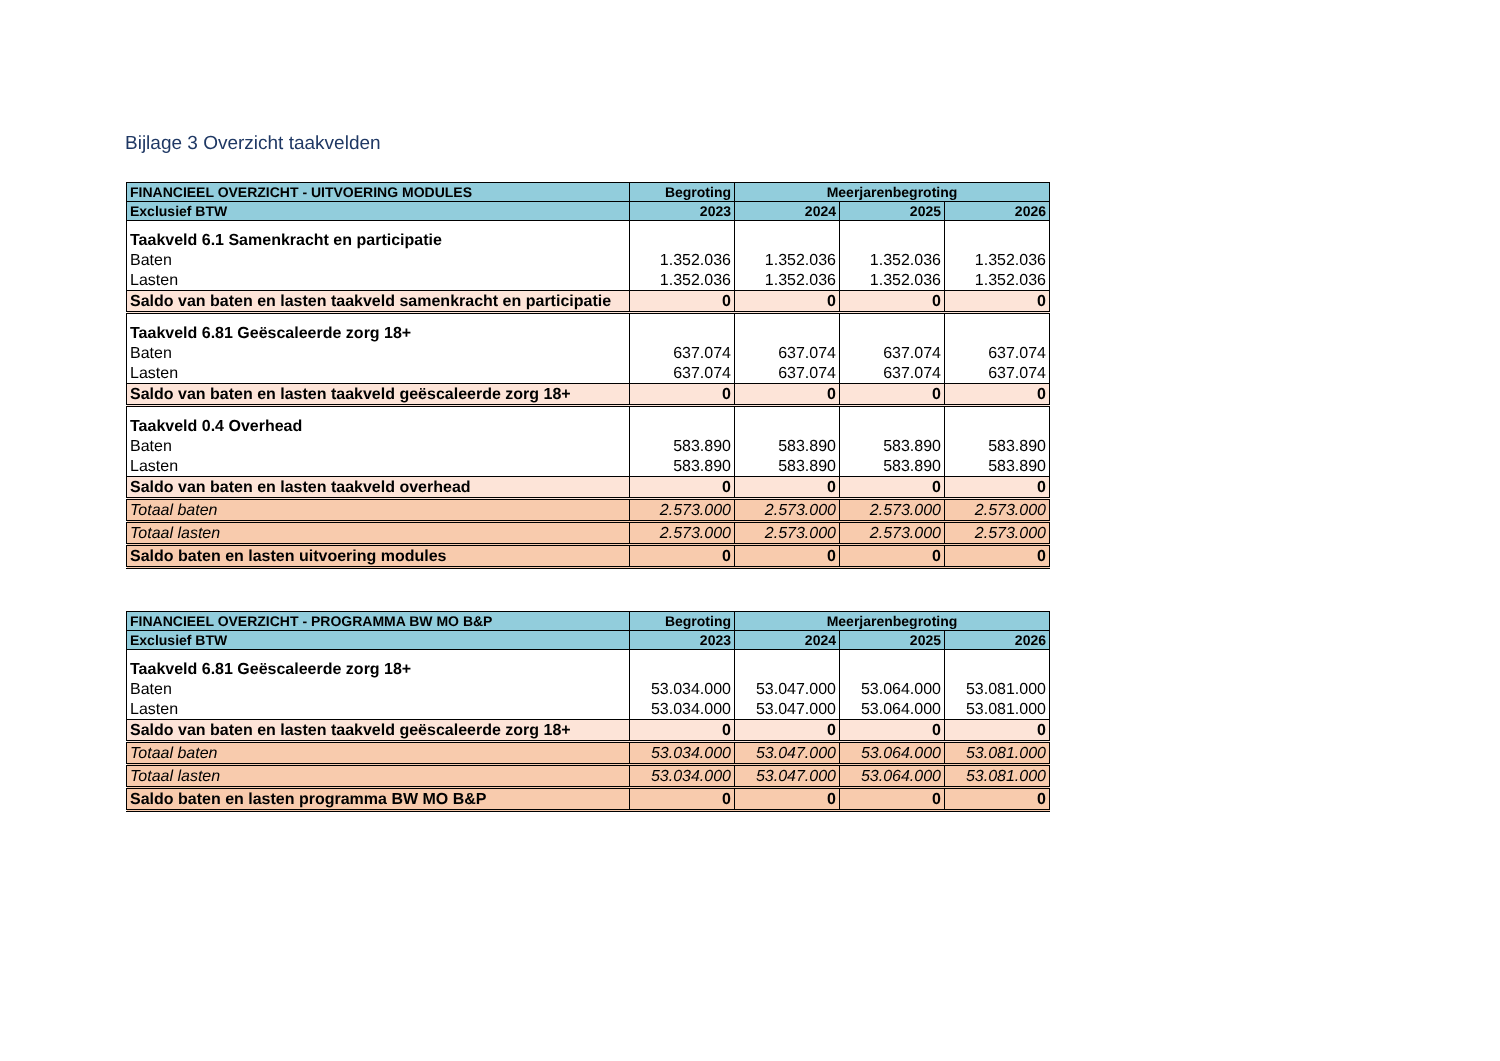Bijlage 3 Overzicht taakvelden
| FINANCIEEL OVERZICHT - UITVOERING MODULES | Begroting | Meerjarenbegroting | | |
| --- | --- | --- | --- | --- |
| Exclusief BTW | 2023 | 2024 | 2025 | 2026 |
| Taakveld 6.1 Samenkracht en participatie | | | | |
| Baten | 1.352.036 | 1.352.036 | 1.352.036 | 1.352.036 |
| Lasten | 1.352.036 | 1.352.036 | 1.352.036 | 1.352.036 |
| Saldo van baten en lasten taakveld samenkracht en participatie | 0 | 0 | 0 | 0 |
| Taakveld 6.81 Geëscaleerde zorg 18+ | | | | |
| Baten | 637.074 | 637.074 | 637.074 | 637.074 |
| Lasten | 637.074 | 637.074 | 637.074 | 637.074 |
| Saldo van baten en lasten taakveld geëscaleerde zorg 18+ | 0 | 0 | 0 | 0 |
| Taakveld 0.4 Overhead | | | | |
| Baten | 583.890 | 583.890 | 583.890 | 583.890 |
| Lasten | 583.890 | 583.890 | 583.890 | 583.890 |
| Saldo van baten en lasten taakveld overhead | 0 | 0 | 0 | 0 |
| Totaal baten | 2.573.000 | 2.573.000 | 2.573.000 | 2.573.000 |
| Totaal lasten | 2.573.000 | 2.573.000 | 2.573.000 | 2.573.000 |
| Saldo baten en lasten uitvoering modules | 0 | 0 | 0 | 0 |
| FINANCIEEL OVERZICHT - PROGRAMMA BW MO B&P | Begroting | Meerjarenbegroting | | |
| --- | --- | --- | --- | --- |
| Exclusief BTW | 2023 | 2024 | 2025 | 2026 |
| Taakveld 6.81 Geëscaleerde zorg 18+ | | | | |
| Baten | 53.034.000 | 53.047.000 | 53.064.000 | 53.081.000 |
| Lasten | 53.034.000 | 53.047.000 | 53.064.000 | 53.081.000 |
| Saldo van baten en lasten taakveld geëscaleerde zorg 18+ | 0 | 0 | 0 | 0 |
| Totaal baten | 53.034.000 | 53.047.000 | 53.064.000 | 53.081.000 |
| Totaal lasten | 53.034.000 | 53.047.000 | 53.064.000 | 53.081.000 |
| Saldo baten en lasten programma BW MO B&P | 0 | 0 | 0 | 0 |